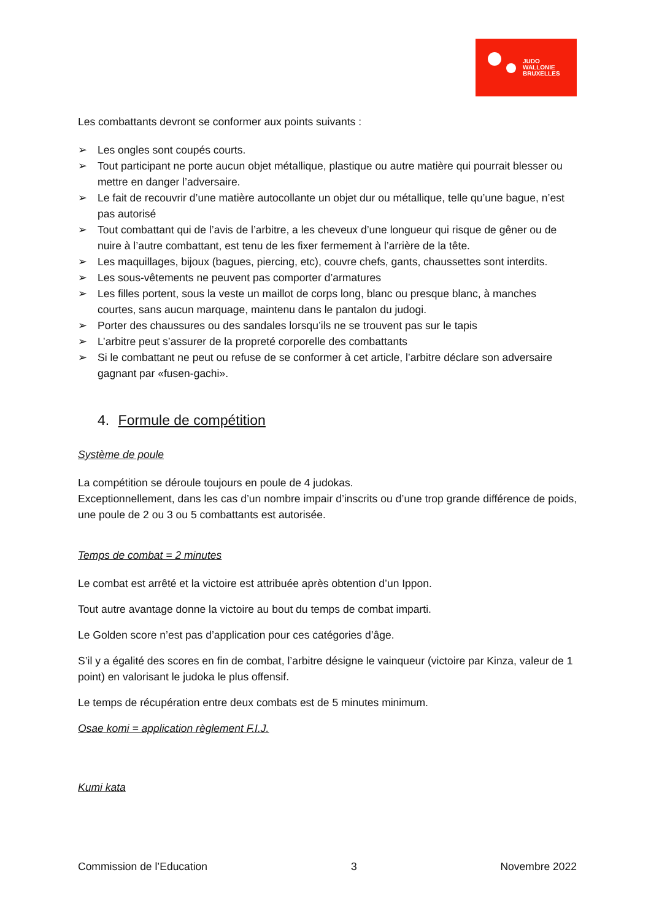JUDO
WALLONIE
BRUXELLES
Les combattants devront se conformer aux points suivants :
➢ Les ongles sont coupés courts.
➢ Tout participant ne porte aucun objet métallique, plastique ou autre matière qui pourrait blesser ou mettre en danger l’adversaire.
➢ Le fait de recouvrir d’une matière autocollante un objet dur ou métallique, telle qu’une bague, n’est pas autorisé
➢ Tout combattant qui de l’avis de l’arbitre, a les cheveux d’une longueur qui risque de gêner ou de nuire à l’autre combattant, est tenu de les fixer fermement à l’arrière de la tête.
➢ Les maquillages, bijoux (bagues, piercing, etc), couvre chefs, gants, chaussettes sont interdits.
➢ Les sous-vêtements ne peuvent pas comporter d’armatures
➢ Les filles portent, sous la veste un maillot de corps long, blanc ou presque blanc, à manches courtes, sans aucun marquage, maintenu dans le pantalon du judogi.
➢ Porter des chaussures ou des sandales lorsqu’ils ne se trouvent pas sur le tapis
➢ L’arbitre peut s’assurer de la propreté corporelle des combattants
➢ Si le combattant ne peut ou refuse de se conformer à cet article, l’arbitre déclare son adversaire gagnant par «fusen-gachi».
4. Formule de compétition
Système de poule
La compétition se déroule toujours en poule de 4 judokas.
Exceptionnellement, dans les cas d’un nombre impair d’inscrits ou d’une trop grande différence de poids, une poule de 2 ou 3 ou 5 combattants est autorisée.
Temps de combat = 2 minutes
Le combat est arrêté et la victoire est attribuée après obtention d’un Ippon.
Tout autre avantage donne la victoire au bout du temps de combat imparti.
Le Golden score n’est pas d’application pour ces catégories d’âge.
S’il y a égalité des scores en fin de combat, l’arbitre désigne le vainqueur (victoire par Kinza, valeur de 1 point) en valorisant le judoka le plus offensif.
Le temps de récupération entre deux combats est de 5 minutes minimum.
Osae komi = application règlement F.I.J.
Kumi kata
Commission de l’Education 3 Novembre 2022